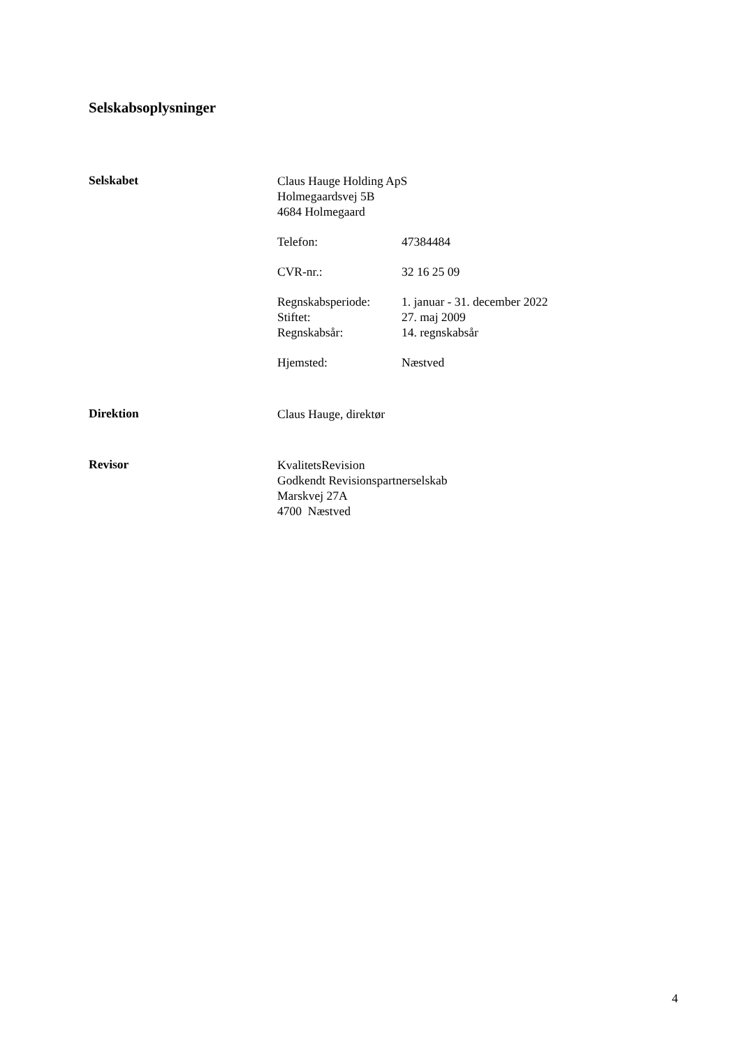Selskabsoplysninger
Selskabet
Claus Hauge Holding ApS
Holmegaardsvej 5B
4684 Holmegaard
Telefon: 47384484
CVR-nr.: 32 16 25 09
Regnskabsperiode: 1. januar - 31. december 2022
Stiftet: 27. maj 2009
Regnskabsår: 14. regnskabsår
Hjemsted: Næstved
Direktion
Claus Hauge, direktør
Revisor
KvalitetsRevision
Godkendt Revisionspartnerselskab
Marskvej 27A
4700 Næstved
4